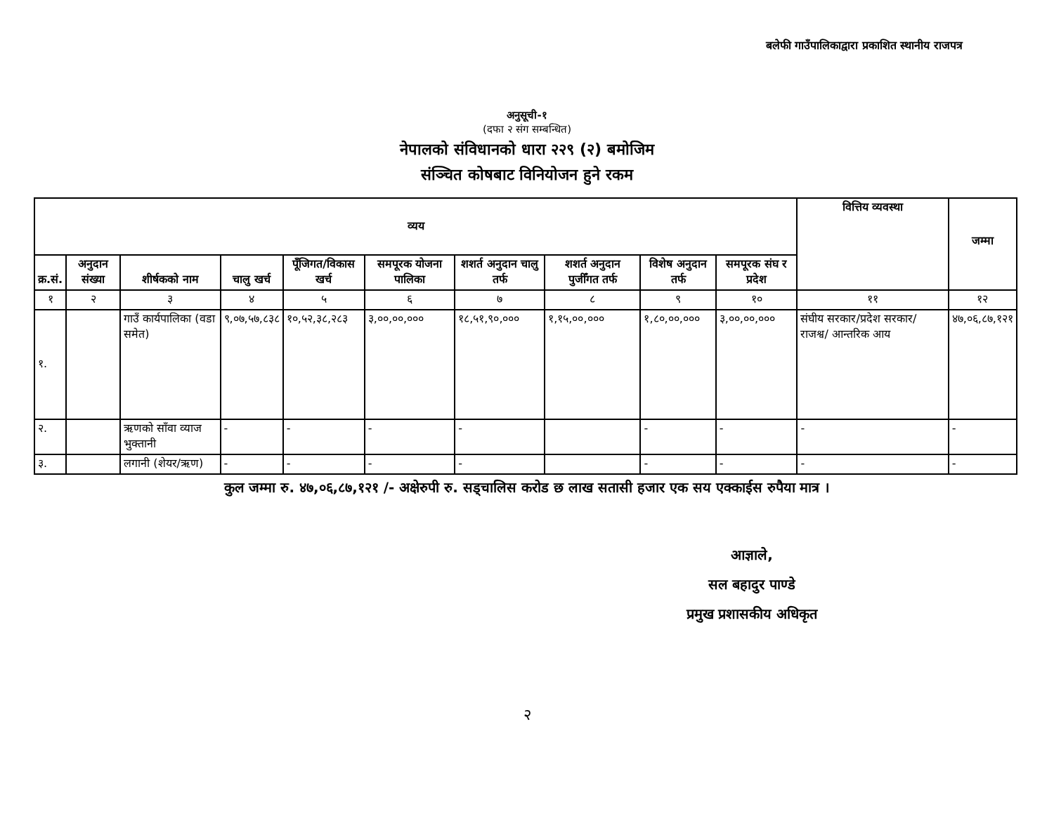बलेफी गाउँपालिकाद्वारा प्रकाशित स्थानीय राजपत्र
अनुसूची-१
(दफा २ संग सम्बन्धित)
नेपालको संविधानको धारा २२९ (२) बमोजिम
संञ्चित कोषबाट विनियोजन हुने रकम
| व्यय | | | | | | | | | | वित्तिय व्यवस्था | जम्मा |
| --- | --- | --- | --- | --- | --- | --- | --- | --- | --- | --- | --- |
| क्र.सं. | अनुदान संख्या | शीर्षकको नाम | चालु खर्च | पूँजिगत/विकास खर्च | समपूरक योजना पालिका | शशर्त अनुदान चालु तर्फ | शशर्त अनुदान पुजीँगत तर्फ | विशेष अनुदान तर्फ | समपूरक संघ र प्रदेश | | |
| १ | २ | ३ | ४ | ५ | ६ | ७ | ८ | ९ | १० | ११ | १२ |
| १. | | गाउँ कार्यपालिका (वडा समेत) | ९,०७,५७,८३८ | १०,५२,३८,२८३ | ३,००,००,००० | १८,५१,९०,००० | १,१५,००,००० | १,८०,००,००० | ३,००,००,००० | संघीय सरकार/प्रदेश सरकार/ राजश्व/ आन्तरिक आय | ४७,०६,८७,१२१ |
| २. | | ऋणको साँवा व्याज भुक्तानी | - | - | - | - | | - | - | - | - |
| ३. | | लगानी (शेयर/ऋण) | - | - | - | - | | - | - | - | - |
कुल जम्मा रु. ४७,०६,८७,१२१ /- अक्षेरुपी रु. सड्चालिस करोड छ लाख सतासी हजार एक सय एक्काईस रुपैया मात्र ।
आज्ञाले,
सल बहादुर पाण्डे
प्रमुख प्रशासकीय अधिकृत
२